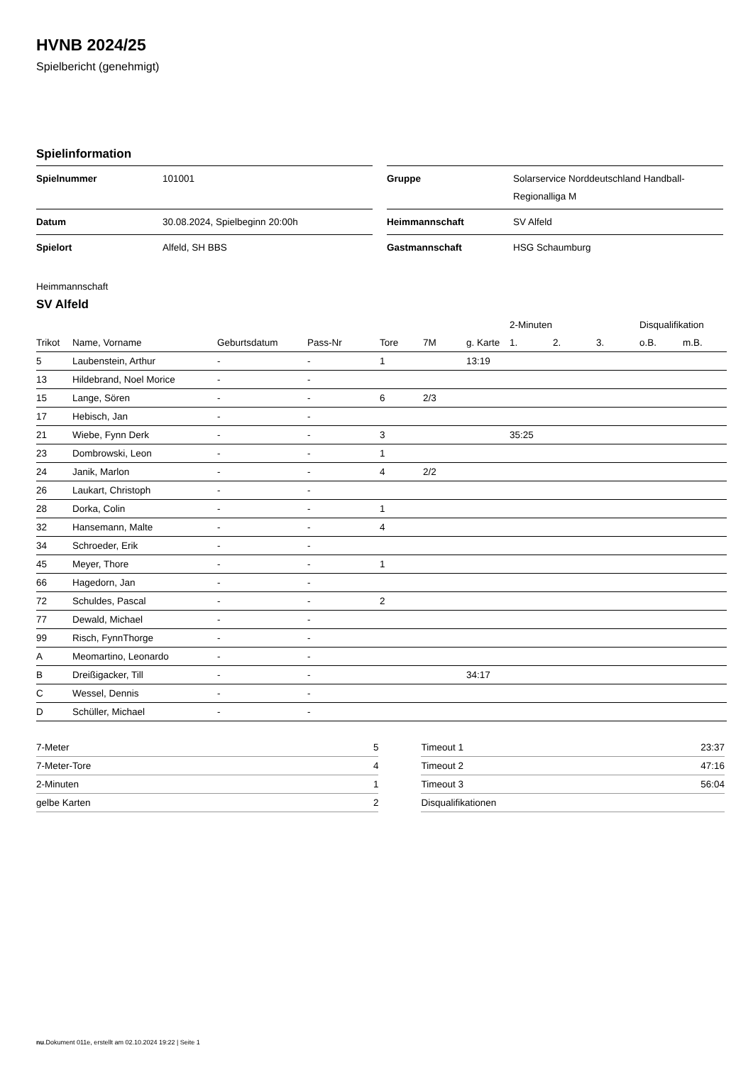HVNB 2024/25
Spielbericht (genehmigt)
Spielinformation
| Spielnummer | 101001 |
| Datum | 30.08.2024, Spielbeginn 20:00h |
| Spielort | Alfeld, SH BBS |
| Gruppe | Solarservice Norddeutschland Handball-Regionalliga M |
| Heimmannschaft | SV Alfeld |
| Gastmannschaft | HSG Schaumburg |
Heimmannschaft
SV Alfeld
| | | | | | | | 2-Minuten | | | Disqualifikation | |
| --- | --- | --- | --- | --- | --- | --- | --- | --- | --- | --- | --- |
| Trikot | Name, Vorname | Geburtsdatum | Pass-Nr | Tore | 7M | g. Karte | 1. | 2. | 3. | o.B. | m.B. |
| 5 | Laubenstein, Arthur | - | - | 1 | | 13:19 | | | | | |
| 13 | Hildebrand, Noel Morice | - | - | | | | | | | | |
| 15 | Lange, Sören | - | - | 6 | 2/3 | | | | | | |
| 17 | Hebisch, Jan | - | - | | | | | | | | |
| 21 | Wiebe, Fynn Derk | - | - | 3 | | | 35:25 | | | | |
| 23 | Dombrowski, Leon | - | - | 1 | | | | | | | |
| 24 | Janik, Marlon | - | - | 4 | 2/2 | | | | | | |
| 26 | Laukart, Christoph | - | - | | | | | | | | |
| 28 | Dorka, Colin | - | - | 1 | | | | | | | |
| 32 | Hansemann, Malte | - | - | 4 | | | | | | | |
| 34 | Schroeder, Erik | - | - | | | | | | | | |
| 45 | Meyer, Thore | - | - | 1 | | | | | | | |
| 66 | Hagedorn, Jan | - | - | | | | | | | | |
| 72 | Schuldes, Pascal | - | - | 2 | | | | | | | |
| 77 | Dewald, Michael | - | - | | | | | | | | |
| 99 | Risch, FynnThorge | - | - | | | | | | | | |
| A | Meomartino, Leonardo | - | - | | | | | | | | |
| B | Dreißigacker, Till | - | - | | | 34:17 | | | | | |
| C | Wessel, Dennis | - | - | | | | | | | | |
| D | Schüller, Michael | - | - | | | | | | | | |
| 7-Meter | 5 |
| 7-Meter-Tore | 4 |
| 2-Minuten | 1 |
| gelbe Karten | 2 |
| Timeout 1 | 23:37 |
| Timeout 2 | 47:16 |
| Timeout 3 | 56:04 |
| Disqualifikationen | |
nu.Dokument 011e, erstellt am 02.10.2024 19:22 | Seite 1